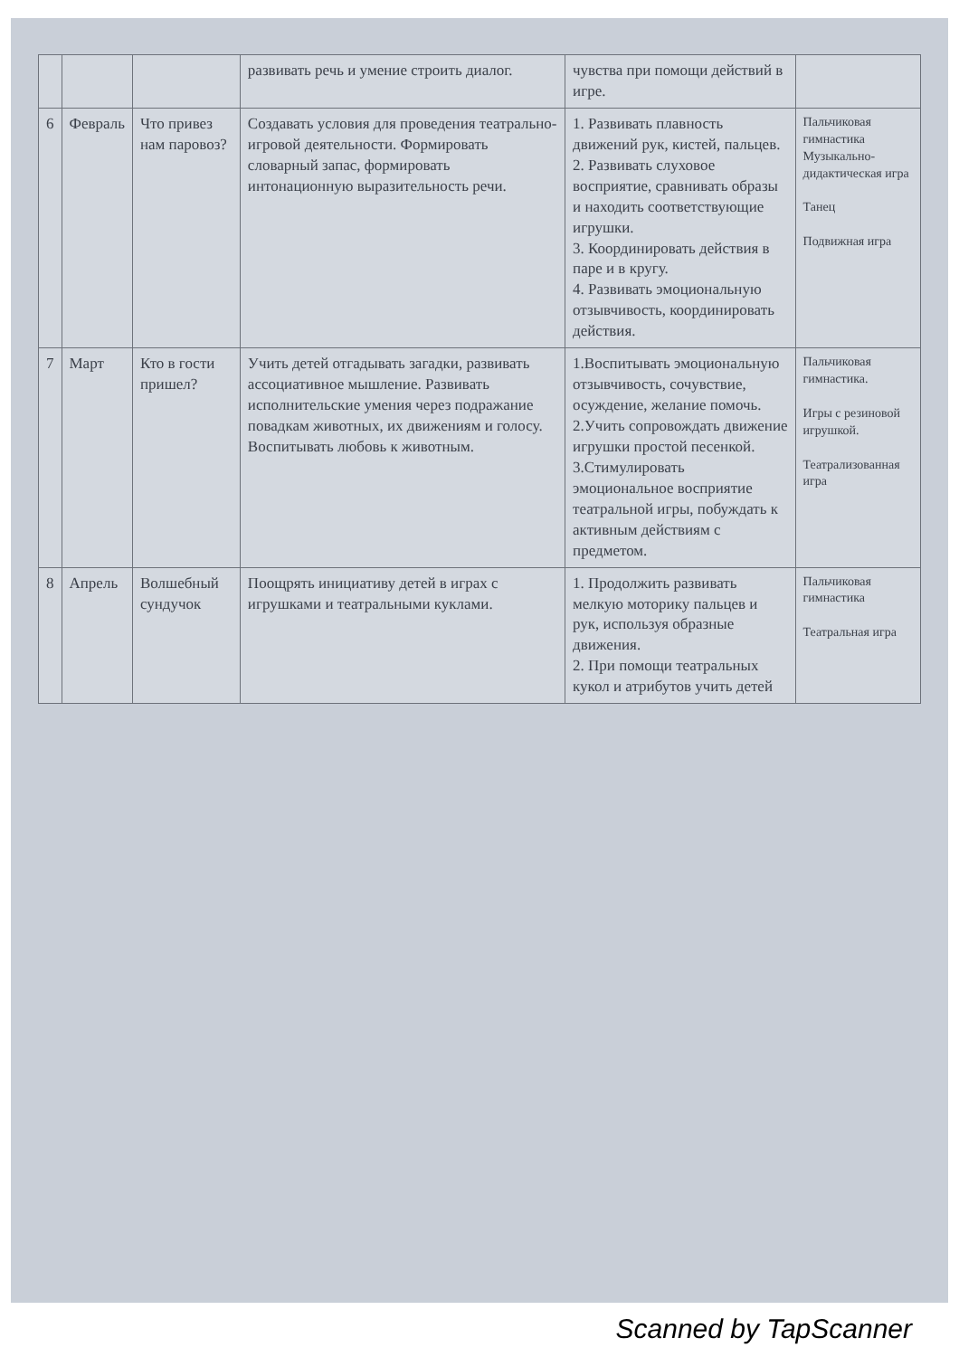| | | | развивать речь и умение строить диалог. | чувства при помощи действий в игре. | |
| 6 | Февраль | Что привез нам паровоз? | Создавать условия для проведения театрально-игровой деятельности. Формировать словарный запас, формировать интонационную выразительность речи. | 1. Развивать плавность движений рук, кистей, пальцев. 2. Развивать слуховое восприятие, сравнивать образы и находить соответствующие игрушки. 3. Координировать действия в паре и в кругу. 4. Развивать эмоциональную отзывчивость, координировать действия. | Пальчиковая гимнастика Музыкально-дидактическая игра Танец Подвижная игра |
| 7 | Март | Кто в гости пришел? | Учить детей отгадывать загадки, развивать ассоциативное мышление. Развивать исполнительские умения через подражание повадкам животных, их движениям и голосу. Воспитывать любовь к животным. | 1.Воспитывать эмоциональную отзывчивость, сочувствие, осуждение, желание помочь. 2.Учить сопровождать движение игрушки простой песенкой. 3.Стимулировать эмоциональное восприятие театральной игры, побуждать к активным действиям с предметом. | Пальчиковая гимнастика. Игры с резиновой игрушкой. Театрализованная игра |
| 8 | Апрель | Волшебный сундучок | Поощрять инициативу детей в играх с игрушками и театральными куклами. | 1. Продолжить развивать мелкую моторику пальцев и рук, используя образные движения. 2. При помощи театральных кукол и атрибутов учить детей | Пальчиковая гимнастика Театральная игра |
Scanned by TapScanner